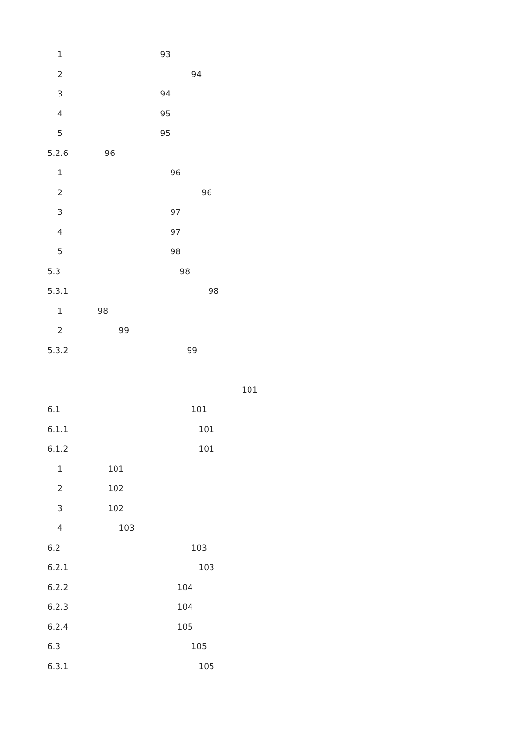1 93
2 94
3 94
4 95
5 95
5.2.6 96
1 96
2 96
3 97
4 97
5 98
5.3 98
5.3.1 98
1 98
2 99
5.3.2 99
101
6.1 101
6.1.1 101
6.1.2 101
1 101
2 102
3 102
4 103
6.2 103
6.2.1 103
6.2.2 104
6.2.3 104
6.2.4 105
6.3 105
6.3.1 105